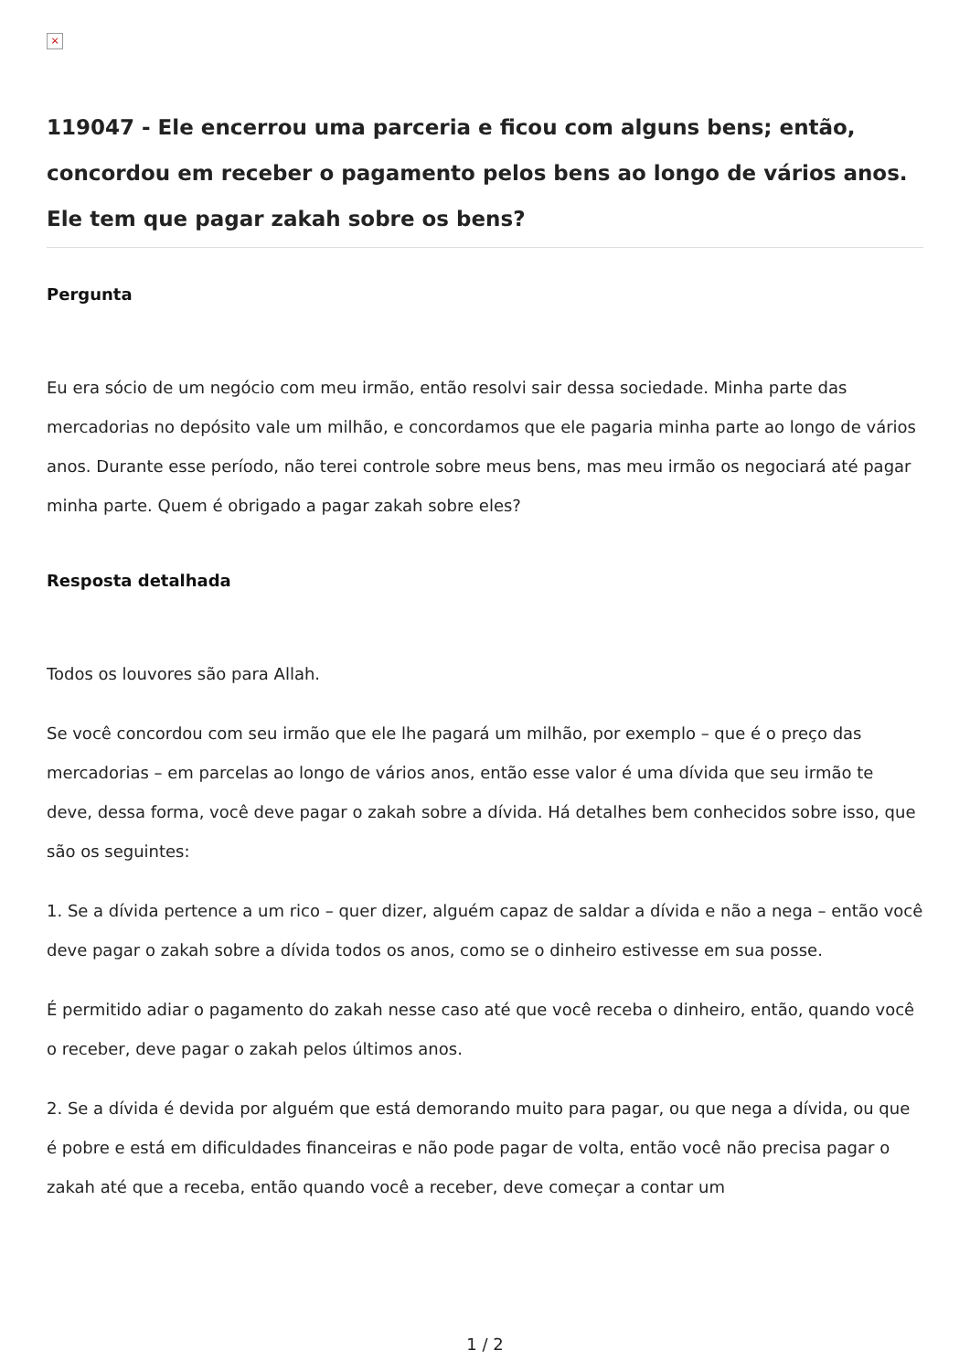×
119047 - Ele encerrou uma parceria e ficou com alguns bens; então, concordou em receber o pagamento pelos bens ao longo de vários anos. Ele tem que pagar zakah sobre os bens?
Pergunta
Eu era sócio de um negócio com meu irmão, então resolvi sair dessa sociedade. Minha parte das mercadorias no depósito vale um milhão, e concordamos que ele pagaria minha parte ao longo de vários anos. Durante esse período, não terei controle sobre meus bens, mas meu irmão os negociará até pagar minha parte. Quem é obrigado a pagar zakah sobre eles?
Resposta detalhada
Todos os louvores são para Allah.
Se você concordou com seu irmão que ele lhe pagará um milhão, por exemplo – que é o preço das mercadorias – em parcelas ao longo de vários anos, então esse valor é uma dívida que seu irmão te deve, dessa forma, você deve pagar o zakah sobre a dívida. Há detalhes bem conhecidos sobre isso, que são os seguintes:
1. Se a dívida pertence a um rico – quer dizer, alguém capaz de saldar a dívida e não a nega – então você deve pagar o zakah sobre a dívida todos os anos, como se o dinheiro estivesse em sua posse.
É permitido adiar o pagamento do zakah nesse caso até que você receba o dinheiro, então, quando você o receber, deve pagar o zakah pelos últimos anos.
2. Se a dívida é devida por alguém que está demorando muito para pagar, ou que nega a dívida, ou que é pobre e está em dificuldades financeiras e não pode pagar de volta, então você não precisa pagar o zakah até que a receba, então quando você a receber, deve começar a contar um
1 / 2